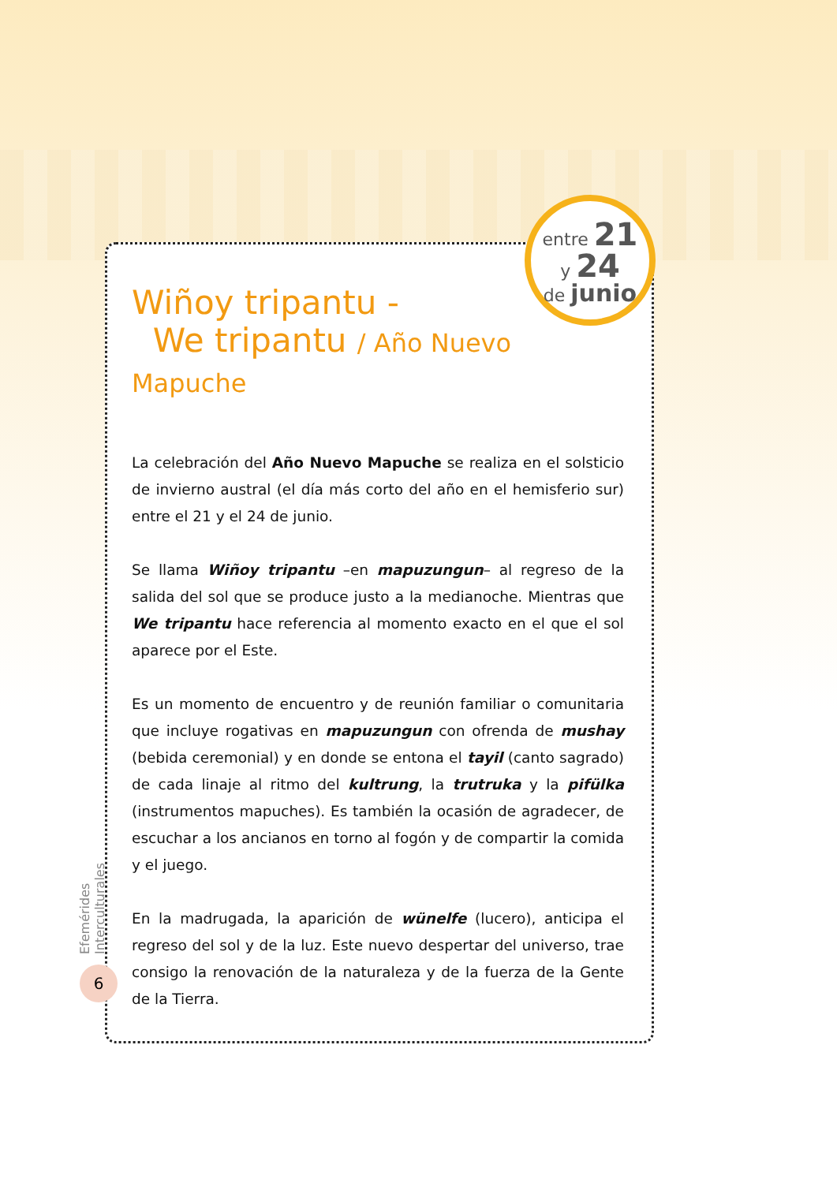entre 21
y 24
de junio
Wiñoy tripantu -
We tripantu / Año Nuevo Mapuche
La celebración del Año Nuevo Mapuche se realiza en el solsticio de invierno austral (el día más corto del año en el hemisferio sur) entre el 21 y el 24 de junio.
Se llama Wiñoy tripantu –en mapuzungun– al regreso de la salida del sol que se produce justo a la medianoche. Mientras que We tripantu hace referencia al momento exacto en el que el sol aparece por el Este.
Es un momento de encuentro y de reunión familiar o comunitaria que incluye rogativas en mapuzungun con ofrenda de mushay (bebida ceremonial) y en donde se entona el tayil (canto sagrado) de cada linaje al ritmo del kultrung, la trutruka y la pifülka (instrumentos mapuches). Es también la ocasión de agradecer, de escuchar a los ancianos en torno al fogón y de compartir la comida y el juego.
En la madrugada, la aparición de wünelfe (lucero), anticipa el regreso del sol y de la luz. Este nuevo despertar del universo, trae consigo la renovación de la naturaleza y de la fuerza de la Gente de la Tierra.
Efemérides Interculturales
6